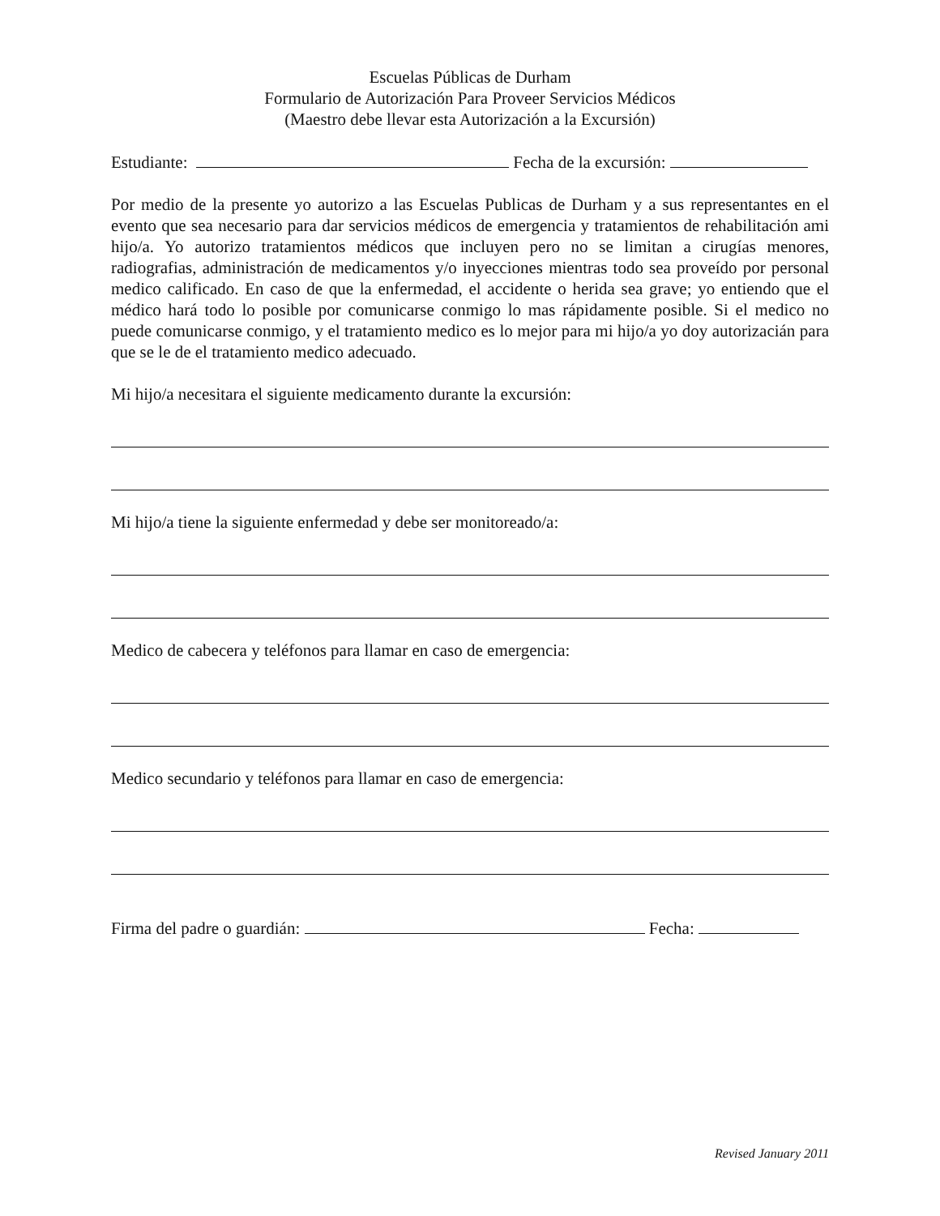Escuelas Públicas de Durham
Formulario de Autorización Para Proveer Servicios Médicos
(Maestro debe llevar esta Autorización a la Excursión)
Estudiante: Fecha de la excursión:
Por medio de la presente yo autorizo a las Escuelas Publicas de Durham y a sus representantes en el evento que sea necesario para dar servicios médicos de emergencia y tratamientos de rehabilitación ami hijo/a. Yo autorizo tratamientos médicos que incluyen pero no se limitan a cirugías menores, radiografias, administración de medicamentos y/o inyecciones mientras todo sea proveído por personal medico calificado. En caso de que la enfermedad, el accidente o herida sea grave; yo entiendo que el médico hará todo lo posible por comunicarse conmigo lo mas rápidamente posible. Si el medico no puede comunicarse conmigo, y el tratamiento medico es lo mejor para mi hijo/a yo doy autorizacián para que se le de el tratamiento medico adecuado.
Mi hijo/a necesitara el siguiente medicamento durante la excursión:
Mi hijo/a tiene la siguiente enfermedad y debe ser monitoreado/a:
Medico de cabecera y teléfonos para llamar en caso de emergencia:
Medico secundario y teléfonos para llamar en caso de emergencia:
Firma del padre o guardián: Fecha:
Revised January 2011